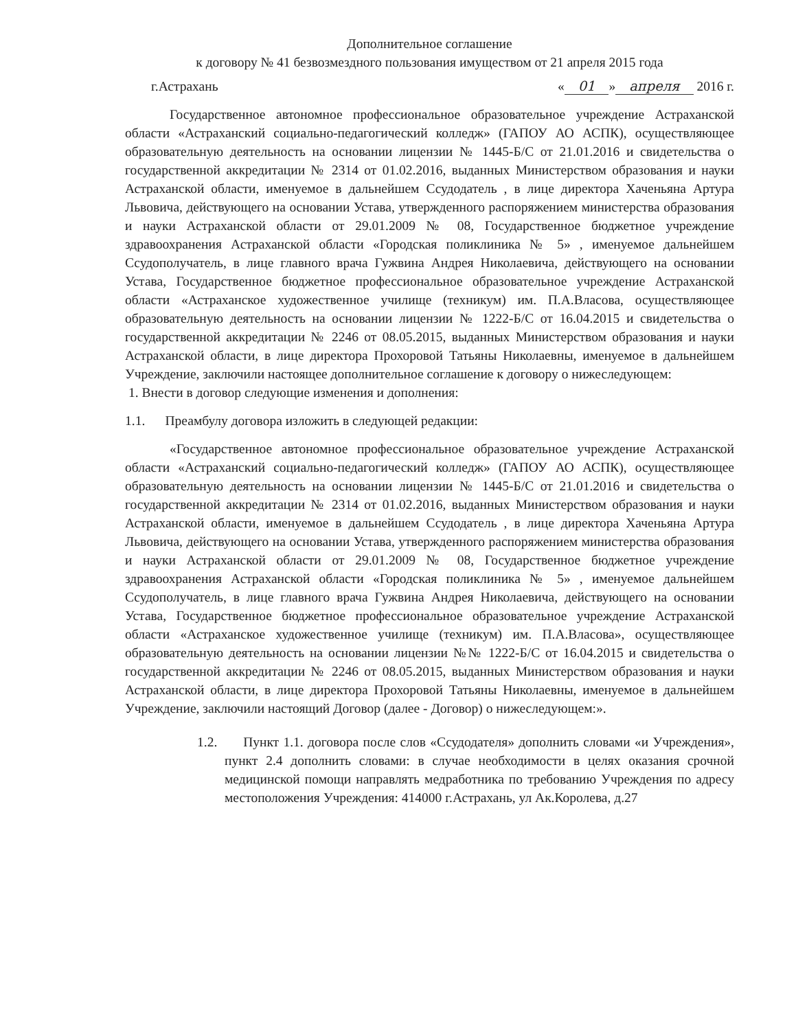Дополнительное соглашение
к договору № 41 безвозмездного пользования имуществом от 21 апреля 2015 года
г.Астрахань « 01 » апреля 2016 г.
Государственное автономное профессиональное образовательное учреждение Астраханской области «Астраханский социально-педагогический колледж» (ГАПОУ АО АСПК), осуществляющее образовательную деятельность на основании лицензии № 1445-Б/С от 21.01.2016 и свидетельства о государственной аккредитации № 2314 от 01.02.2016, выданных Министерством образования и науки Астраханской области, именуемое в дальнейшем Ссудодатель , в лице директора Хаченьяна Артура Львовича, действующего на основании Устава, утвержденного распоряжением министерства образования и науки Астраханской области от 29.01.2009 № 08, Государственное бюджетное учреждение здравоохранения Астраханской области «Городская поликлиника № 5» , именуемое дальнейшем Ссудополучатель, в лице главного врача Гужвина Андрея Николаевича, действующего на основании Устава, Государственное бюджетное профессиональное образовательное учреждение Астраханской области «Астраханское художественное училище (техникум) им. П.А.Власова, осуществляющее образовательную деятельность на основании лицензии № 1222-Б/С от 16.04.2015 и свидетельства о государственной аккредитации № 2246 от 08.05.2015, выданных Министерством образования и науки Астраханской области, в лице директора Прохоровой Татьяны Николаевны, именуемое в дальнейшем Учреждение, заключили настоящее дополнительное соглашение к договору о нижеследующем:
1. Внести в договор следующие изменения и дополнения:
1.1. Преамбулу договора изложить в следующей редакции:
«Государственное автономное профессиональное образовательное учреждение Астраханской области «Астраханский социально-педагогический колледж» (ГАПОУ АО АСПК), осуществляющее образовательную деятельность на основании лицензии № 1445-Б/С от 21.01.2016 и свидетельства о государственной аккредитации № 2314 от 01.02.2016, выданных Министерством образования и науки Астраханской области, именуемое в дальнейшем Ссудодатель , в лице директора Хаченьяна Артура Львовича, действующего на основании Устава, утвержденного распоряжением министерства образования и науки Астраханской области от 29.01.2009 № 08, Государственное бюджетное учреждение здравоохранения Астраханской области «Городская поликлиника № 5» , именуемое дальнейшем Ссудополучатель, в лице главного врача Гужвина Андрея Николаевича, действующего на основании Устава, Государственное бюджетное профессиональное образовательное учреждение Астраханской области «Астраханское художественное училище (техникум) им. П.А.Власова», осуществляющее образовательную деятельность на основании лицензии №№ 1222-Б/С от 16.04.2015 и свидетельства о государственной аккредитации № 2246 от 08.05.2015, выданных Министерством образования и науки Астраханской области, в лице директора Прохоровой Татьяны Николаевны, именуемое в дальнейшем Учреждение, заключили настоящий Договор (далее - Договор) о нижеследующем:».
1.2. Пункт 1.1. договора после слов «Ссудодателя» дополнить словами «и Учреждения», пункт 2.4 дополнить словами: в случае необходимости в целях оказания срочной медицинской помощи направлять медработника по требованию Учреждения по адресу местоположения Учреждения: 414000 г.Астрахань, ул Ак.Королева, д.27